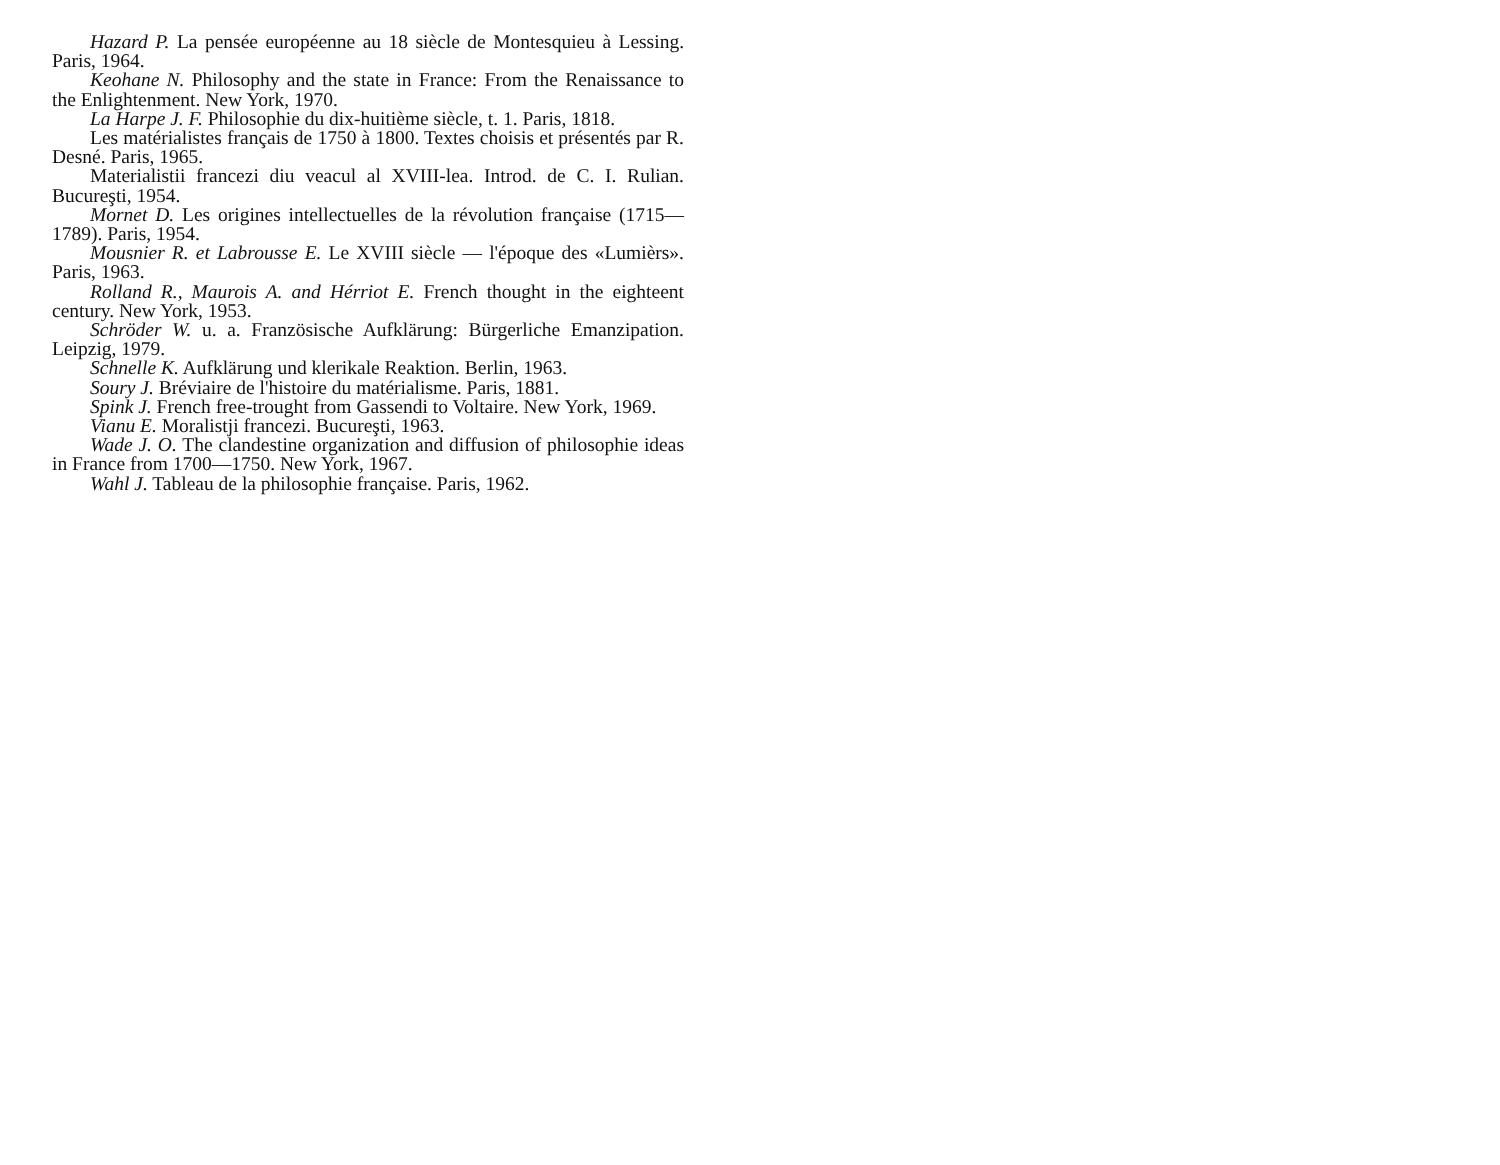Hazard P. La pensée européenne au 18 siècle de Montesquieu à Lessing. Paris, 1964.
Keohane N. Philosophy and the state in France: From the Renaissance to the Enlightenment. New York, 1970.
La Harpe J. F. Philosophie du dix-huitième siècle, t. 1. Paris, 1818.
Les matérialistes français de 1750 à 1800. Textes choisis et présentés par R. Desné. Paris, 1965.
Materialistii francezi diu veacul al XVIII-lea. Introd. de C. I. Rulian. Bucureşti, 1954.
Mornet D. Les origines intellectuelles de la révolution française (1715—1789). Paris, 1954.
Mousnier R. et Labrousse E. Le XVIII siècle — l'époque des «Lumièrs». Paris, 1963.
Rolland R., Maurois A. and Hérriot E. French thought in the eighteent century. New York, 1953.
Schröder W. u. a. Französische Aufklärung: Bürgerliche Emanzipation. Leipzig, 1979.
Schnelle K. Aufklärung und klerikale Reaktion. Berlin, 1963.
Soury J. Bréviaire de l'histoire du matérialisme. Paris, 1881.
Spink J. French free-trought from Gassendi to Voltaire. New York, 1969.
Vianu E. Moralistji francezi. Bucureşti, 1963.
Wade J. O. The clandestine organization and diffusion of philosophie ideas in France from 1700—1750. New York, 1967.
Wahl J. Tableau de la philosophie française. Paris, 1962.